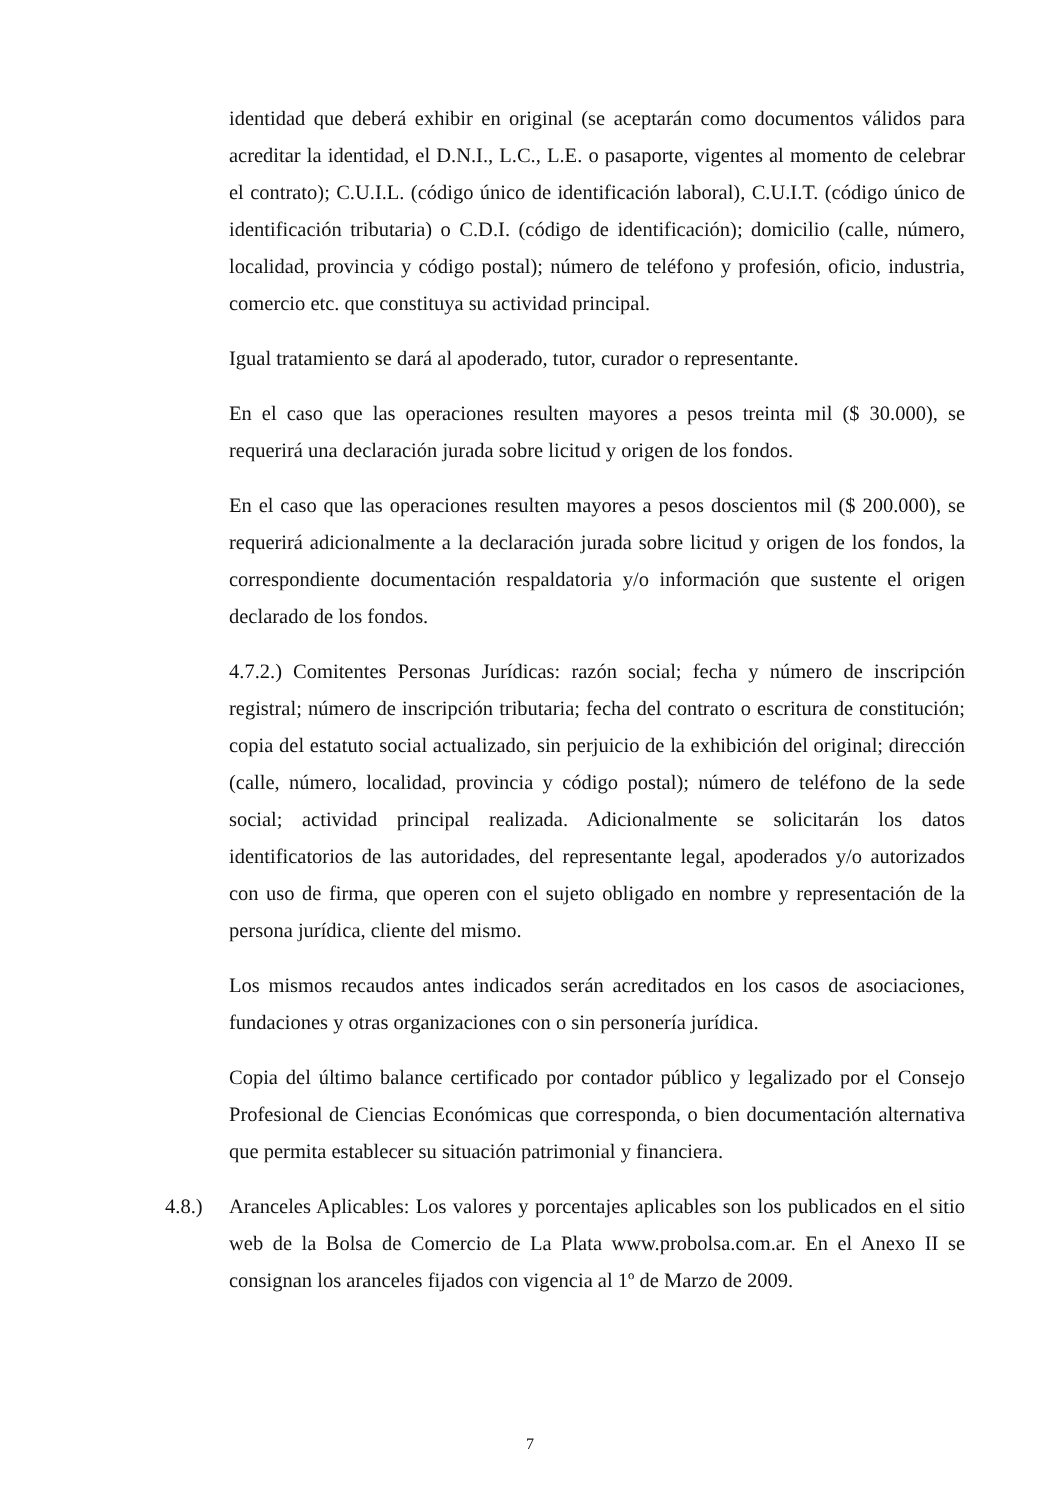identidad que deberá exhibir en original (se aceptarán como documentos válidos para acreditar la identidad, el D.N.I., L.C., L.E. o pasaporte, vigentes al momento de celebrar el contrato); C.U.I.L. (código único de identificación laboral), C.U.I.T. (código único de identificación tributaria) o C.D.I. (código de identificación); domicilio (calle, número, localidad, provincia y código postal); número de teléfono y profesión, oficio, industria, comercio etc. que constituya su actividad principal.
Igual tratamiento se dará al apoderado, tutor, curador o representante.
En el caso que las operaciones resulten mayores a pesos treinta mil ($ 30.000), se requerirá una declaración jurada sobre licitud y origen de los fondos.
En el caso que las operaciones resulten mayores a pesos doscientos mil ($ 200.000), se requerirá adicionalmente a la declaración jurada sobre licitud y origen de los fondos, la correspondiente documentación respaldatoria y/o información que sustente el origen declarado de los fondos.
4.7.2.) Comitentes Personas Jurídicas: razón social; fecha y número de inscripción registral; número de inscripción tributaria; fecha del contrato o escritura de constitución; copia del estatuto social actualizado, sin perjuicio de la exhibición del original; dirección (calle, número, localidad, provincia y código postal); número de teléfono de la sede social; actividad principal realizada. Adicionalmente se solicitarán los datos identificatorios de las autoridades, del representante legal, apoderados y/o autorizados con uso de firma, que operen con el sujeto obligado en nombre y representación de la persona jurídica, cliente del mismo.
Los mismos recaudos antes indicados serán acreditados en los casos de asociaciones, fundaciones y otras organizaciones con o sin personería jurídica.
Copia del último balance certificado por contador público y legalizado por el Consejo Profesional de Ciencias Económicas que corresponda, o bien documentación alternativa que permita establecer su situación patrimonial y financiera.
4.8.) Aranceles Aplicables: Los valores y porcentajes aplicables son los publicados en el sitio web de la Bolsa de Comercio de La Plata www.probolsa.com.ar. En el Anexo II se consignan los aranceles fijados con vigencia al 1º de Marzo de 2009.
7